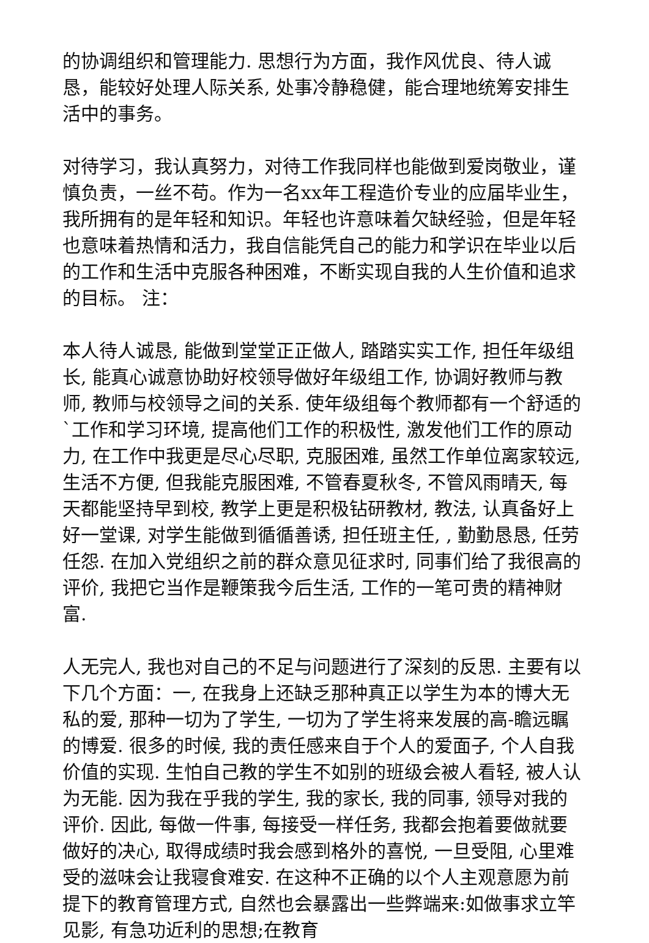的协调组织和管理能力. 思想行为方面，我作风优良、待人诚恳，能较好处理人际关系, 处事冷静稳健，能合理地统筹安排生活中的事务。
对待学习，我认真努力，对待工作我同样也能做到爱岗敬业，谨慎负责，一丝不苟。作为一名xx年工程造价专业的应届毕业生，我所拥有的是年轻和知识。年轻也许意味着欠缺经验，但是年轻也意味着热情和活力，我自信能凭自己的能力和学识在毕业以后的工作和生活中克服各种困难，不断实现自我的人生价值和追求的目标。 注：
本人待人诚恳, 能做到堂堂正正做人, 踏踏实实工作, 担任年级组长, 能真心诚意协助好校领导做好年级组工作, 协调好教师与教师, 教师与校领导之间的关系. 使年级组每个教师都有一个舒适的`工作和学习环境, 提高他们工作的积极性, 激发他们工作的原动力, 在工作中我更是尽心尽职, 克服困难, 虽然工作单位离家较远, 生活不方便, 但我能克服困难, 不管春夏秋冬, 不管风雨晴天, 每天都能坚持早到校, 教学上更是积极钻研教材, 教法, 认真备好上好一堂课, 对学生能做到循循善诱, 担任班主任, , 勤勤恳恳, 任劳任怨. 在加入党组织之前的群众意见征求时, 同事们给了我很高的评价, 我把它当作是鞭策我今后生活, 工作的一笔可贵的精神财富.
人无完人, 我也对自己的不足与问题进行了深刻的反思. 主要有以下几个方面：一, 在我身上还缺乏那种真正以学生为本的博大无私的爱, 那种一切为了学生, 一切为了学生将来发展的高-瞻远瞩的博爱. 很多的时候, 我的责任感来自于个人的爱面子, 个人自我价值的实现. 生怕自己教的学生不如别的班级会被人看轻, 被人认为无能. 因为我在乎我的学生, 我的家长, 我的同事, 领导对我的评价. 因此, 每做一件事, 每接受一样任务, 我都会抱着要做就要做好的决心, 取得成绩时我会感到格外的喜悦, 一旦受阻, 心里难受的滋味会让我寝食难安. 在这种不正确的以个人主观意愿为前提下的教育管理方式, 自然也会暴露出一些弊端来:如做事求立竿见影, 有急功近利的思想;在教育